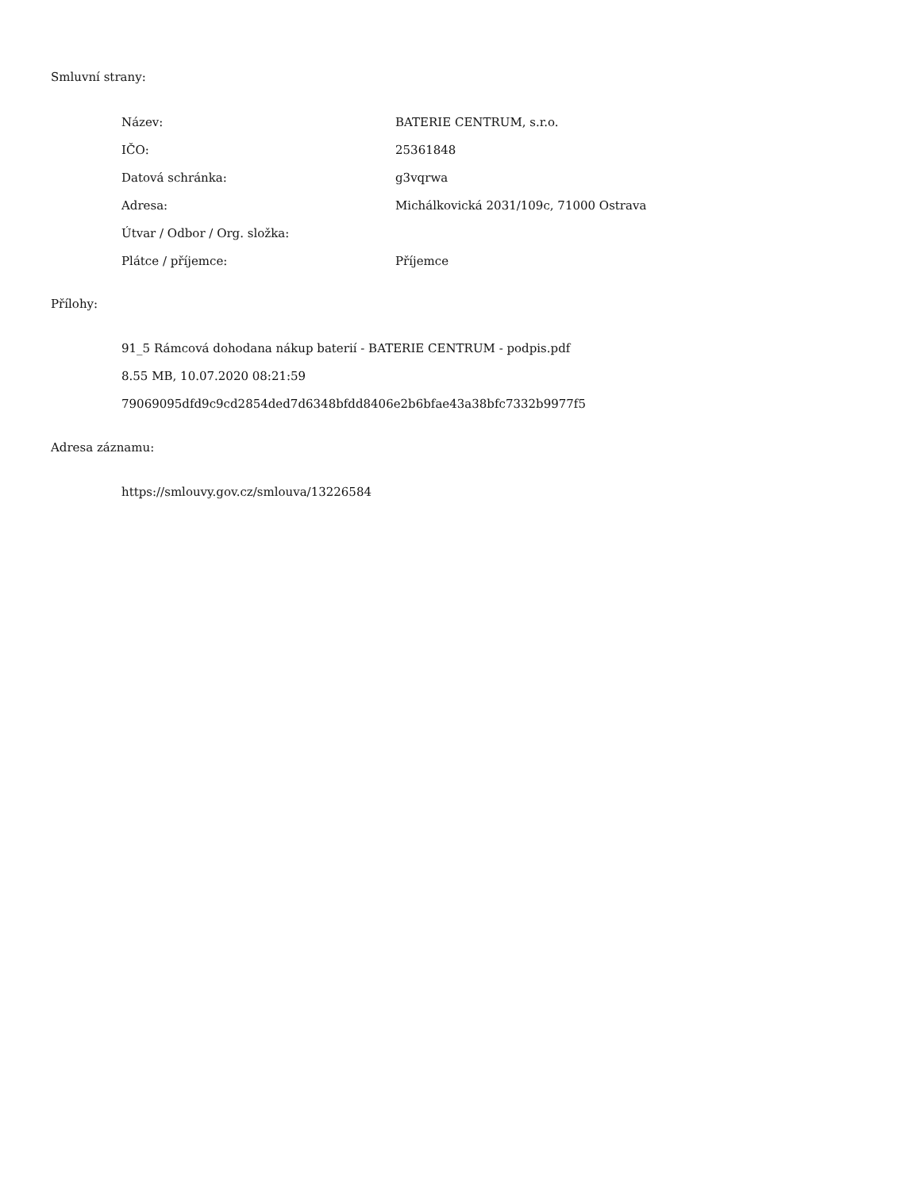Smluvní strany:
| Název: | BATERIE CENTRUM, s.r.o. |
| IČO: | 25361848 |
| Datová schránka: | g3vqrwa |
| Adresa: | Michálkovická 2031/109c, 71000 Ostrava |
| Útvar / Odbor / Org. složka: | |
| Plátce / příjemce: | Příjemce |
Přílohy:
91_5 Rámcová dohodana nákup baterií - BATERIE CENTRUM - podpis.pdf
8.55 MB, 10.07.2020 08:21:59
79069095dfd9c9cd2854ded7d6348bfdd8406e2b6bfae43a38bfc7332b9977f5
Adresa záznamu:
https://smlouvy.gov.cz/smlouva/13226584